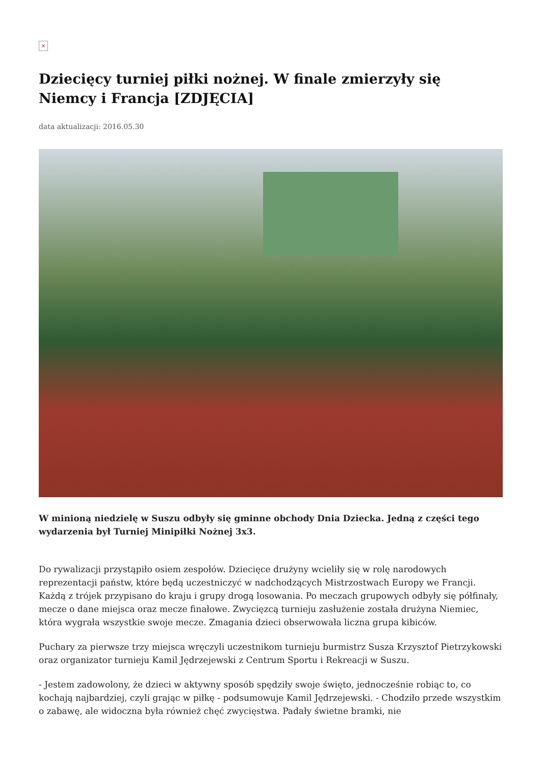×
Dziecięcy turniej piłki nożnej. W finale zmierzyły się Niemcy i Francja [ZDJĘCIA]
data aktualizacji: 2016.05.30
W minioną niedzielę w Suszu odbyły się gminne obchody Dnia Dziecka. Jedną z części tego wydarzenia był Turniej Minipiłki Nożnej 3x3.
Do rywalizacji przystąpiło osiem zespołów. Dziecięce drużyny wcieliły się w rolę narodowych reprezentacji państw, które będą uczestniczyć w nadchodzących Mistrzostwach Europy we Francji. Każdą z trójek przypisano do kraju i grupy drogą losowania. Po meczach grupowych odbyły się półfinały, mecze o dane miejsca oraz mecze finałowe. Zwycięzcą turnieju zasłużenie została drużyna Niemiec, która wygrała wszystkie swoje mecze. Zmagania dzieci obserwowała liczna grupa kibiców.
Puchary za pierwsze trzy miejsca wręczyli uczestnikom turnieju burmistrz Susza Krzysztof Pietrzykowski oraz organizator turnieju Kamil Jędrzejewski z Centrum Sportu i Rekreacji w Suszu.
- Jestem zadowolony, że dzieci w aktywny sposób spędziły swoje święto, jednocześnie robiąc to, co kochają najbardziej, czyli grając w piłkę - podsumowuje Kamil Jędrzejewski. - Chodziło przede wszystkim o zabawę, ale widoczna była również chęć zwycięstwa. Padały świetne bramki, nie